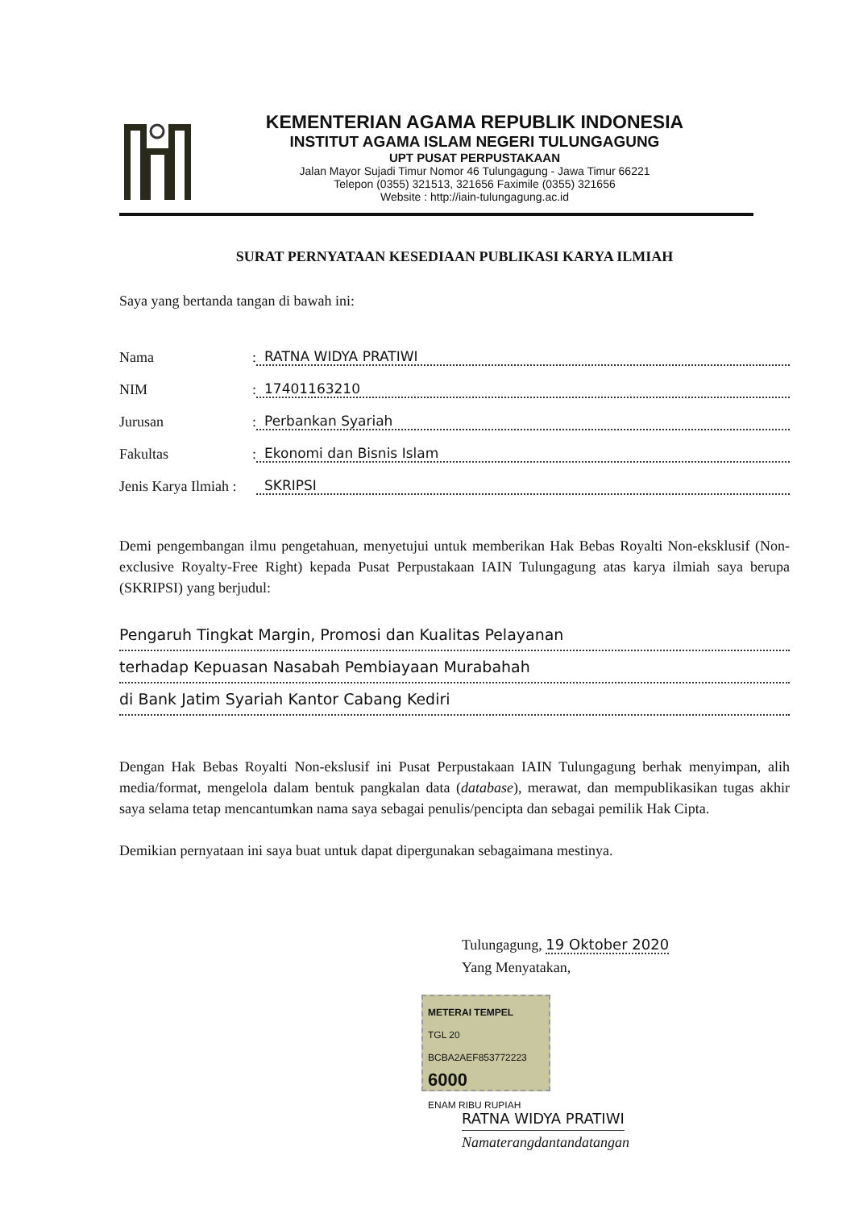KEMENTERIAN AGAMA REPUBLIK INDONESIA
INSTITUT AGAMA ISLAM NEGERI TULUNGAGUNG
UPT PUSAT PERPUSTAKAAN
Jalan Mayor Sujadi Timur Nomor 46 Tulungagung - Jawa Timur 66221
Telepon (0355) 321513, 321656 Faximile (0355) 321656
Website : http://iain-tulungagung.ac.id
SURAT PERNYATAAN KESEDIAAN PUBLIKASI KARYA ILMIAH
Saya yang bertanda tangan di bawah ini:
Nama : RATNA WIDYA PRATIWI
NIM : 17401163210
Jurusan : Perbankan Syariah
Fakultas : Ekonomi dan Bisnis Islam
Jenis Karya Ilmiah : SKRIPSI
Demi pengembangan ilmu pengetahuan, menyetujui untuk memberikan Hak Bebas Royalti Non-eksklusif (Non-exclusive Royalty-Free Right) kepada Pusat Perpustakaan IAIN Tulungagung atas karya ilmiah saya berupa (SKRIPSI) yang berjudul:
Pengaruh Tingkat Margin, Promosi dan Kualitas Pelayanan
terhadap Kepuasan Nasabah Pembiayaan Murabahah
di Bank Jatim Syariah Kantor Cabang Kediri
Dengan Hak Bebas Royalti Non-ekslusif ini Pusat Perpustakaan IAIN Tulungagung berhak menyimpan, alih media/format, mengelola dalam bentuk pangkalan data (database), merawat, dan mempublikasikan tugas akhir saya selama tetap mencantumkan nama saya sebagai penulis/pencipta dan sebagai pemilik Hak Cipta.
Demikian pernyataan ini saya buat untuk dapat dipergunakan sebagaimana mestinya.
Tulungagung, 19 Oktober 2020
Yang Menyatakan,
METERAI TEMPEL
TGL 20
BCBA2AEF853772223
6000
ENAM RIBU RUPIAH
RATNA WIDYA PRATIWI
Namaterangdantandatangan